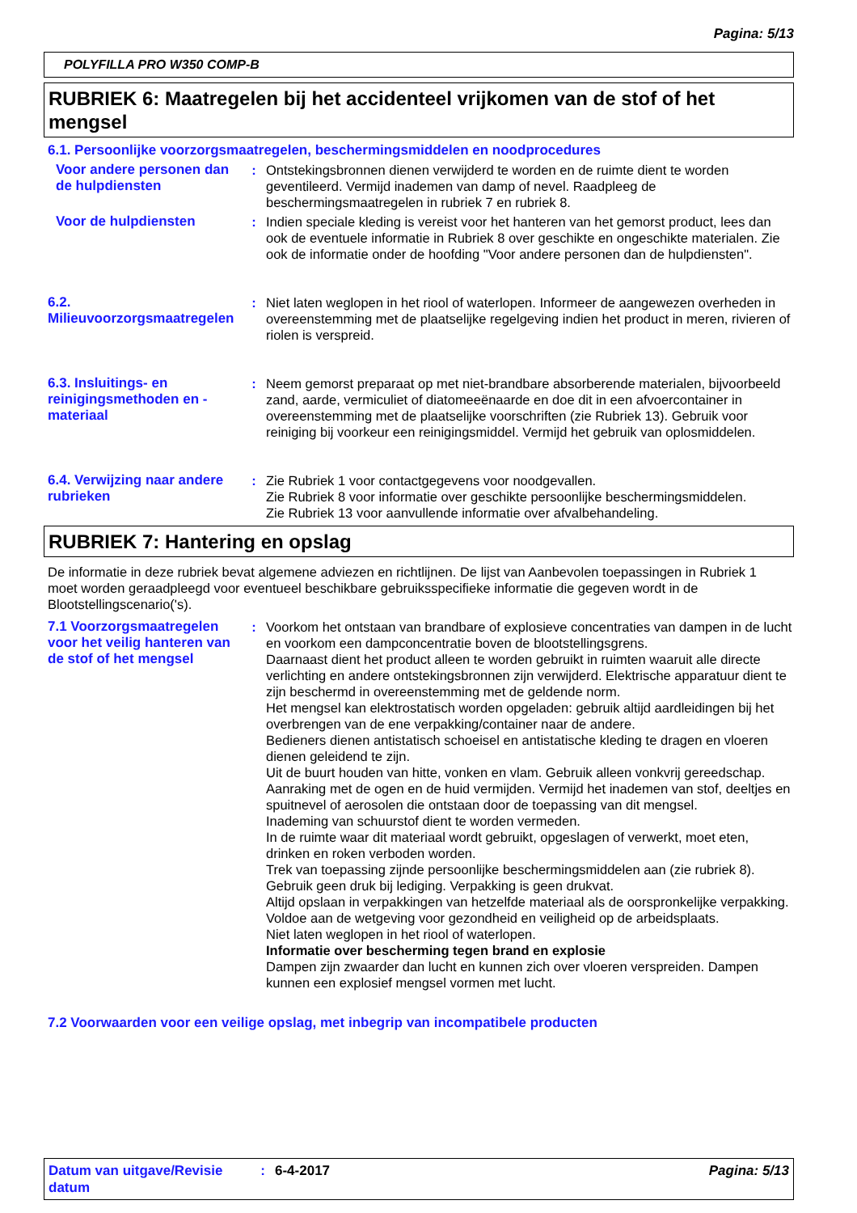Pagina: 5/13
POLYFILLA PRO W350 COMP-B
RUBRIEK 6: Maatregelen bij het accidenteel vrijkomen van de stof of het mengsel
6.1. Persoonlijke voorzorgsmaatregelen, beschermingsmiddelen en noodprocedures
Voor andere personen dan de hulpdiensten
: Ontstekingsbronnen dienen verwijderd te worden en de ruimte dient te worden geventileerd. Vermijd inademen van damp of nevel. Raadpleeg de beschermingsmaatregelen in rubriek 7 en rubriek 8.
Voor de hulpdiensten : Indien speciale kleding is vereist voor het hanteren van het gemorst product, lees dan ook de eventuele informatie in Rubriek 8 over geschikte en ongeschikte materialen. Zie ook de informatie onder de hoofding "Voor andere personen dan de hulpdiensten".
6.2. Milieuvoorzorgsmaatregelen
: Niet laten weglopen in het riool of waterlopen. Informeer de aangewezen overheden in overeenstemming met de plaatselijke regelgeving indien het product in meren, rivieren of riolen is verspreid.
6.3. Insluitings- en reinigingsmethoden en -materiaal
: Neem gemorst preparaat op met niet-brandbare absorberende materialen, bijvoorbeeld zand, aarde, vermiculiet of diatomeeënaarde en doe dit in een afvoercontainer in overeenstemming met de plaatselijke voorschriften (zie Rubriek 13). Gebruik voor reiniging bij voorkeur een reinigingsmiddel. Vermijd het gebruik van oplosmiddelen.
6.4. Verwijzing naar andere rubrieken
: Zie Rubriek 1 voor contactgegevens voor noodgevallen.
Zie Rubriek 8 voor informatie over geschikte persoonlijke beschermingsmiddelen.
Zie Rubriek 13 voor aanvullende informatie over afvalbehandeling.
RUBRIEK 7: Hantering en opslag
De informatie in deze rubriek bevat algemene adviezen en richtlijnen. De lijst van Aanbevolen toepassingen in Rubriek 1 moet worden geraadpleegd voor eventueel beschikbare gebruiksspecifieke informatie die gegeven wordt in de Blootstellingscenario('s).
7.1 Voorzorgsmaatregelen voor het veilig hanteren van de stof of het mengsel
: Voorkom het ontstaan van brandbare of explosieve concentraties van dampen in de lucht en voorkom een dampconcentratie boven de blootstellingsgrens.
Daarnaast dient het product alleen te worden gebruikt in ruimten waaruit alle directe verlichting en andere ontstekingsbronnen zijn verwijderd. Elektrische apparatuur dient te zijn beschermd in overeenstemming met de geldende norm.
Het mengsel kan elektrostatisch worden opgeladen: gebruik altijd aardleidingen bij het overbrengen van de ene verpakking/container naar de andere.
Bedieners dienen antistatisch schoeisel en antistatische kleding te dragen en vloeren dienen geleidend te zijn.
Uit de buurt houden van hitte, vonken en vlam. Gebruik alleen vonkvrij gereedschap.
Aanraking met de ogen en de huid vermijden. Vermijd het inademen van stof, deeltjes en spuitnevel of aerosolen die ontstaan door de toepassing van dit mengsel.
Inademing van schuurstof dient te worden vermeden.
In de ruimte waar dit materiaal wordt gebruikt, opgeslagen of verwerkt, moet eten, drinken en roken verboden worden.
Trek van toepassing zijnde persoonlijke beschermingsmiddelen aan (zie rubriek 8).
Gebruik geen druk bij lediging. Verpakking is geen drukvat.
Altijd opslaan in verpakkingen van hetzelfde materiaal als de oorspronkelijke verpakking.
Voldoe aan de wetgeving voor gezondheid en veiligheid op de arbeidsplaats.
Niet laten weglopen in het riool of waterlopen.
Informatie over bescherming tegen brand en explosie
Dampen zijn zwaarder dan lucht en kunnen zich over vloeren verspreiden. Dampen kunnen een explosief mengsel vormen met lucht.
7.2 Voorwaarden voor een veilige opslag, met inbegrip van incompatibele producten
Datum van uitgave/Revisie datum
: 6-4-2017 Pagina: 5/13